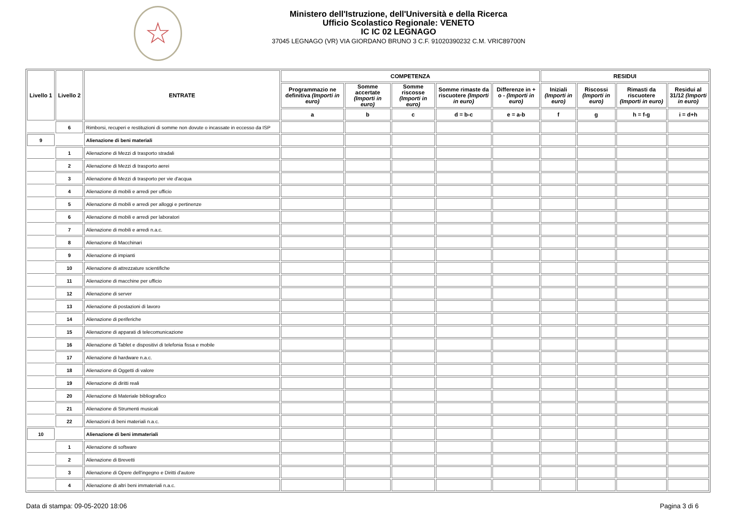☆
Ministero dell'Istruzione, dell'Università e della Ricerca
Ufficio Scolastico Regionale: VENETO
IC IC 02 LEGNAGO
37045 LEGNAGO (VR) VIA GIORDANO BRUNO 3 C.F. 91020390232 C.M. VRIC89700N
| Livello 1 | Livello 2 | ENTRATE | COMPETENZA | | | | | RESIDUI | | | |
| --- | --- | --- | --- | --- | --- | --- | --- | --- | --- | --- | --- |
| | | | Programmazio ne definitiva (Importi in euro) | Somme accertate (Importi in euro) | Somme riscosse (Importi in euro) | Somme rimaste da riscuotere (Importi in euro) | Differenze in + o - (Importi in euro) | Iniziali (Importi in euro) | Riscossi (Importi in euro) | Rimasti da riscuotere (Importi in euro) | Residui al 31/12 (Importi in euro) |
| | | | a | b | c | d = b-c | e = a-b | f | g | h = f-g | i = d+h |
| | 6 | Rimborsi, recuperi e restituzioni di somme non dovute o incassate in eccesso da ISP | | | | | | | | | |
| 9 | | Alienazione di beni materiali | | | | | | | | | |
| | 1 | Alienazione di Mezzi di trasporto stradali | | | | | | | | | |
| | 2 | Alienazione di Mezzi di trasporto aerei | | | | | | | | | |
| | 3 | Alienazione di Mezzi di trasporto per vie d'acqua | | | | | | | | | |
| | 4 | Alienazione di mobili e arredi per ufficio | | | | | | | | | |
| | 5 | Alienazione di mobili e arredi per alloggi e pertinenze | | | | | | | | | |
| | 6 | Alienazione di mobili e arredi per laboratori | | | | | | | | | |
| | 7 | Alienazione di mobili e arredi n.a.c. | | | | | | | | | |
| | 8 | Alienazione di Macchinari | | | | | | | | | |
| | 9 | Alienazione di impianti | | | | | | | | | |
| | 10 | Alienazione di attrezzature scientifiche | | | | | | | | | |
| | 11 | Alienazione di macchine per ufficio | | | | | | | | | |
| | 12 | Alienazione di server | | | | | | | | | |
| | 13 | Alienazione di postazioni di lavoro | | | | | | | | | |
| | 14 | Alienazione di periferiche | | | | | | | | | |
| | 15 | Alienazione di apparati di telecomunicazione | | | | | | | | | |
| | 16 | Alienazione di Tablet e dispositivi di telefonia fissa e mobile | | | | | | | | | |
| | 17 | Alienazione di hardware n.a.c. | | | | | | | | | |
| | 18 | Alienazione di Oggetti di valore | | | | | | | | | |
| | 19 | Alienazione di diritti reali | | | | | | | | | |
| | 20 | Alienazione di Materiale bibliografico | | | | | | | | | |
| | 21 | Alienazione di Strumenti musicali | | | | | | | | | |
| | 22 | Alienazioni di beni materiali n.a.c. | | | | | | | | | |
| 10 | | Alienazione di beni immateriali | | | | | | | | | |
| | 1 | Alienazione di software | | | | | | | | | |
| | 2 | Alienazione di Brevetti | | | | | | | | | |
| | 3 | Alienazione di Opere dell'ingegno e Diritti d'autore | | | | | | | | | |
| | 4 | Alienazione di altri beni immateriali n.a.c. | | | | | | | | | |
Data di stampa: 09-05-2020 18:06 Pagina 3 di 6